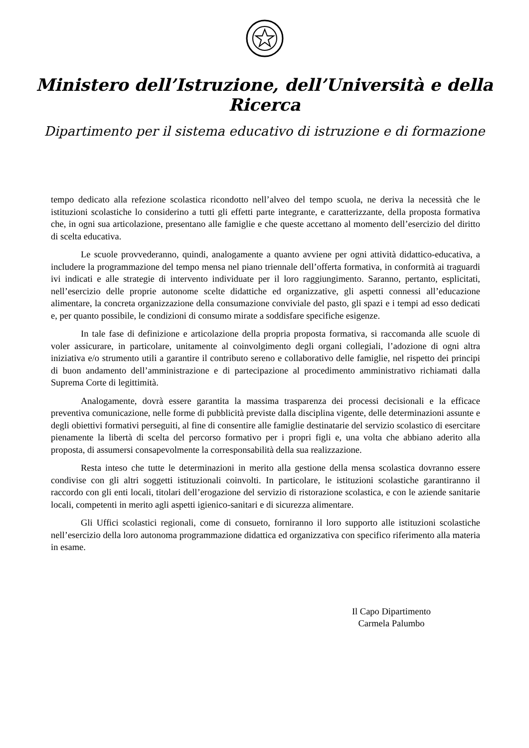Ministero dell’Istruzione, dell’Università e della Ricerca
Dipartimento per il sistema educativo di istruzione e di formazione
tempo dedicato alla refezione scolastica ricondotto nell’alveo del tempo scuola, ne deriva la necessità che le istituzioni scolastiche lo considerino a tutti gli effetti parte integrante, e caratterizzante, della proposta formativa che, in ogni sua articolazione, presentano alle famiglie e che queste accettano al momento dell’esercizio del diritto di scelta educativa.
Le scuole provvederanno, quindi, analogamente a quanto avviene per ogni attività didattico-educativa, a includere la programmazione del tempo mensa nel piano triennale dell’offerta formativa, in conformità ai traguardi ivi indicati e alle strategie di intervento individuate per il loro raggiungimento. Saranno, pertanto, esplicitati, nell’esercizio delle proprie autonome scelte didattiche ed organizzative, gli aspetti connessi all’educazione alimentare, la concreta organizzazione della consumazione conviviale del pasto, gli spazi e i tempi ad esso dedicati e, per quanto possibile, le condizioni di consumo mirate a soddisfare specifiche esigenze.
In tale fase di definizione e articolazione della propria proposta formativa, si raccomanda alle scuole di voler assicurare, in particolare, unitamente al coinvolgimento degli organi collegiali, l’adozione di ogni altra iniziativa e/o strumento utili a garantire il contributo sereno e collaborativo delle famiglie, nel rispetto dei principi di buon andamento dell’amministrazione e di partecipazione al procedimento amministrativo richiamati dalla Suprema Corte di legittimità.
Analogamente, dovrà essere garantita la massima trasparenza dei processi decisionali e la efficace preventiva comunicazione, nelle forme di pubblicità previste dalla disciplina vigente, delle determinazioni assunte e degli obiettivi formativi perseguiti, al fine di consentire alle famiglie destinatarie del servizio scolastico di esercitare pienamente la libertà di scelta del percorso formativo per i propri figli e, una volta che abbiano aderito alla proposta, di assumersi consapevolmente la corresponsabilità della sua realizzazione.
Resta inteso che tutte le determinazioni in merito alla gestione della mensa scolastica dovranno essere condivise con gli altri soggetti istituzionali coinvolti. In particolare, le istituzioni scolastiche garantiranno il raccordo con gli enti locali, titolari dell’erogazione del servizio di ristorazione scolastica, e con le aziende sanitarie locali, competenti in merito agli aspetti igienico-sanitari e di sicurezza alimentare.
Gli Uffici scolastici regionali, come di consueto, forniranno il loro supporto alle istituzioni scolastiche nell’esercizio della loro autonoma programmazione didattica ed organizzativa con specifico riferimento alla materia in esame.
Il Capo Dipartimento
Carmela Palumbo